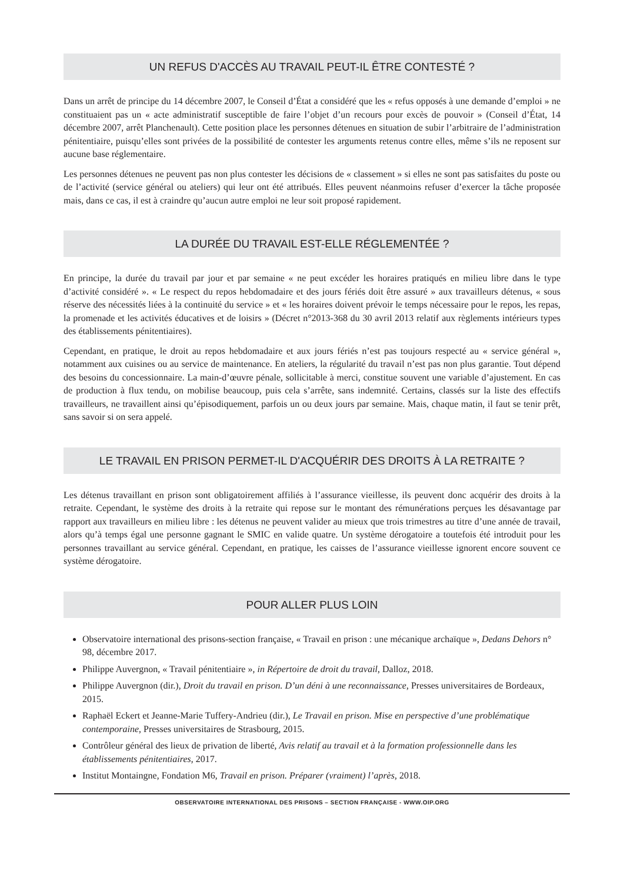UN REFUS D'ACCÈS AU TRAVAIL PEUT-IL ÊTRE CONTESTÉ ?
Dans un arrêt de principe du 14 décembre 2007, le Conseil d’État a considéré que les « refus opposés à une demande d’emploi » ne constituaient pas un « acte administratif susceptible de faire l’objet d’un recours pour excès de pouvoir » (Conseil d’État, 14 décembre 2007, arrêt Planchenault). Cette position place les personnes détenues en situation de subir l’arbitraire de l’administration pénitentiaire, puisqu’elles sont privées de la possibilité de contester les arguments retenus contre elles, même s’ils ne reposent sur aucune base réglementaire.
Les personnes détenues ne peuvent pas non plus contester les décisions de « classement » si elles ne sont pas satisfaites du poste ou de l’activité (service général ou ateliers) qui leur ont été attribués. Elles peuvent néanmoins refuser d’exercer la tâche proposée mais, dans ce cas, il est à craindre qu’aucun autre emploi ne leur soit proposé rapidement.
LA DURÉE DU TRAVAIL EST-ELLE RÉGLEMENTÉE ?
En principe, la durée du travail par jour et par semaine « ne peut excéder les horaires pratiqués en milieu libre dans le type d’activité considéré ». « Le respect du repos hebdomadaire et des jours fériés doit être assuré » aux travailleurs détenus, « sous réserve des nécessités liées à la continuité du service » et « les horaires doivent prévoir le temps nécessaire pour le repos, les repas, la promenade et les activités éducatives et de loisirs » (Décret n°2013-368 du 30 avril 2013 relatif aux règlements intérieurs types des établissements pénitentiaires).
Cependant, en pratique, le droit au repos hebdomadaire et aux jours fériés n’est pas toujours respecté au « service général », notamment aux cuisines ou au service de maintenance. En ateliers, la régularité du travail n’est pas non plus garantie. Tout dépend des besoins du concessionnaire. La main-d’œuvre pénale, sollicitable à merci, constitue souvent une variable d’ajustement. En cas de production à flux tendu, on mobilise beaucoup, puis cela s’arrête, sans indemnité. Certains, classés sur la liste des effectifs travailleurs, ne travaillent ainsi qu’épisodiquement, parfois un ou deux jours par semaine. Mais, chaque matin, il faut se tenir prêt, sans savoir si on sera appelé.
LE TRAVAIL EN PRISON PERMET-IL D'ACQUÉRIR DES DROITS À LA RETRAITE ?
Les détenus travaillant en prison sont obligatoirement affiliés à l’assurance vieillesse, ils peuvent donc acquérir des droits à la retraite. Cependant, le système des droits à la retraite qui repose sur le montant des rémunérations perçues les désavantage par rapport aux travailleurs en milieu libre : les détenus ne peuvent valider au mieux que trois trimestres au titre d’une année de travail, alors qu’à temps égal une personne gagnant le SMIC en valide quatre. Un système dérogatoire a toutefois été introduit pour les personnes travaillant au service général. Cependant, en pratique, les caisses de l’assurance vieillesse ignorent encore souvent ce système dérogatoire.
POUR ALLER PLUS LOIN
Observatoire international des prisons-section française, « Travail en prison : une mécanique archaïque », Dedans Dehors n° 98, décembre 2017.
Philippe Auvergnon, « Travail pénitentiaire », in Répertoire de droit du travail, Dalloz, 2018.
Philippe Auvergnon (dir.), Droit du travail en prison. D’un déni à une reconnaissance, Presses universitaires de Bordeaux, 2015.
Raphaël Eckert et Jeanne-Marie Tuffery-Andrieu (dir.), Le Travail en prison. Mise en perspective d’une problématique contemporaine, Presses universitaires de Strasbourg, 2015.
Contrôleur général des lieux de privation de liberté, Avis relatif au travail et à la formation professionnelle dans les établissements pénitentiaires, 2017.
Institut Montaingne, Fondation M6, Travail en prison. Préparer (vraiment) l’après, 2018.
OBSERVATOIRE INTERNATIONAL DES PRISONS – SECTION FRANÇAISE - WWW.OIP.ORG